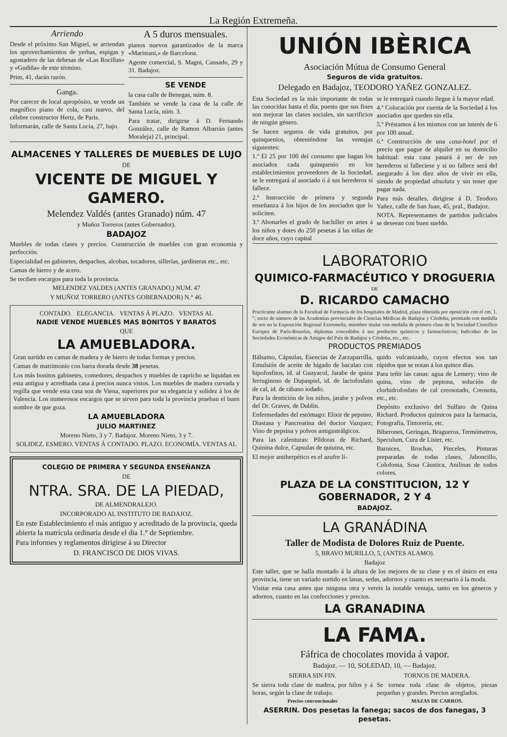La Región Extremeña.
Arriendo
Desde el próximo San Miguel, se arriendan los aprovechamientos de yerbas, espigas y agostadero de las dehesas de «Las Rocillas» y «Gudiña» de este término.
Prim, 41, darán razón.
Ganga.
Por carecer de local apropósito, se vende un magnífico piano de cola, casi nuevo, del célebre constructor Hertz, de Paris.
Informarán, calle de Santa Lucia, 27, bajo.
A 5 duros mensuales.
pianos nuevos garantizados de la marca «Maristani,» de Barcelona.
Agente comercial, S. Magni, Cansado, 29 y 31. Badajoz.
SE VENDE
la casa calle de Benegas, núm. 8.
También se vende la casa de la calle de Santa Lucía, núm. 3.
Para tratar, dirigirse á D. Fernando González, calle de Ramon Albarrán (antes Moraleja) 21, principal.
ALMACENES Y TALLERES DE MUEBLES DE LUJO
DE
VICENTE DE MIGUEL Y GAMERO.
Melendez Valdés (antes Granado) núm. 47
y Muñoz Torreros (antes Gobernador).
BADAJOZ
Muebles de todas clases y precios. Construcción de muebles con gran economia y perfección.
Especialidad en gabinetes, despachos, alcobas, tocadores, sillerías, jardineras etc., etc.
Camas de hierro y de acero.
Se reciben encargos para toda la provincia.
MELENDEZ VALDES (ANTES GRANADO,) NUM. 47
Y MUÑOZ TORRERO (ANTES GOBERNADOR) N.° 46.
CONTADO. ELEGANCIA. VENTAS Á PLAZO. VENTAS AL
NADIE VENDE MUEBLES MAS BONITOS Y BARATOS
QUE
LA AMUEBLADORA.
Gran surtido en camas de madera y de hierro de todas formas y precios.
Camas de matrimonio con barra dorada desde 38 pesetas.
Los más bonitos gabinetes, comedores, despachos y muebles de capricho se liquidan en esta antigua y acreditada casa á precios nunca vistos. Los muebles de madera curvada y regilla que vende esta casa son de Viena, superiores por su elegancia y solidez á los de Valencia. Los numerosos encargos que se sirven para toda la provincia prueban el buen nombre de que goza.
LA AMUEBLADORA
JULIO MARTINEZ
Moreno Nieto, 3 y 7. Badajoz. Moreno Nieto, 3 y 7.
SOLIDEZ. ESMERO. VENTAS Á CONTADO. PLAZO. ECONOMÍA. VENTAS AL
COLEGIO DE PRIMERA Y SEGUNDA ENSEÑANZA
DE
NTRA. SRA. DE LA PIEDAD,
DE ALMENDRALEJO.
INCORPORADO AL INSTITUTO DE BADAJOZ.
En este Establecimiento el más antiguo y acreditado de la provincia, queda abierta la matrícula ordinaria desde el dia 1.° de Septiembre.
Para informes y reglamentos dirigirse á su Director
D. FRANCISCO DE DIOS VIVAS.
UNIÓN IBÈRICA
Asociación Mútua de Consumo General
Seguros de vida gratuitos.
Delegado en Badajoz, TEODORO YAÑEZ GONZALEZ.
Esta Sociedad es la más importante de todas las conocidas hasta el día, puesto que sus fines son mejorar las clases sociales, sin sacrificios de ningún género.
Se hacen seguros de vida gratuitos, por quinquenios, obteniéndose las ventajas siguientes:
1.ª El 25 por 100 del consumo que hagan los asociados cada quinquenio en los establecimientos proveedores de la Sociedad, se le entregará al asociado ó á sus herederos si fallece.
2.ª Instrucción de primera y segunda enseñanza á los hijos de los asociados que lo soliciten.
3.ª Abonarles el grado de bachiller en artes á los niños y dotes do 250 pesetas á las niñas de doce años, cuyo capital
se le entregará cuando llegue á la mayor edad.
4.ª Colocación por cuenta de la Sociedad á los asociados que queden sin ella.
5.ª Préstamos á los mismos con un interés de 6 por 100 anual.
6.ª Construcción de una casa-hotel por el precio que pague de alquiler en su domicilio habitual: esta casa pasará á ser de sus herederos si falleciese y si no fallece será del asegurado á los diez años de vivir en ella, siendo de propiedad absoluta y sin tener que pagar nada.
Para más detalles, dirigirse á D. Teodoro Yañez, calle de San Juan, 45, pral., Badajoz.
NOTA. Representantes de partidos judiciales se deseean con buen sueldo.
LABORATORIO
QUIMICO-FARMACÉUTICO Y DROGUERIA
DE
D. RICARDO CAMACHO
Practicante alumno de la Facultad de Farmacia de los hospitales de Madrid, plaza obtenida por oposición con el cm. 1.°; socio de número de las Academias provinciales de Ciencias Médicas de Badajoz y Córdoba; premiado con medalla de oro en la Exposición Regional Extremeña; miembro titular con medalla de primera clase de la Sociedad Científico Europea de París-Bruselas, diplomas concedidos á sus productos químicos y farmacéuticos; Individuo de las Sociedades Económicas de Amigos del País de Badajoz y Córdoba, etc., etc.
PRODUCTOS PREMIADOS
Bálsamo, Cápsulas, Esencias de Zarzaparrilla, Emulsión de aceite de hígado de bacalao con hipofosfitos, id. al Guayacol, Jarabe de quina ferruginoso de Dupaspiel, id. de lactofosfato de cal, id. de rábano iodado.
Para la dentición de los niños, jarabe y polvos del Dr. Graves, de Dublin.
Enfermedades del estómago: Elixir de pepsino, Diastasa y Pancreatina del doctor Vazquez; Vino de pepsina y polvos antigastrálgicos.
Para las calenturas: Píldoras de Richard, Quinina dulce, Capsulas de quiuina, etc.
El mejor antiherpético es el azufre lí-
quido vulcanizado, cuyos efectos son tan rápidos que se notan á los quince días.
Para teñir las canas: agua de Lemery; vino de quina, vino de peptona, solución de clorhidrofosfato de cal creosotado, Creosota, etc., etc.
Depósito exclusivo del Sulfato de Quina Richard. Productos químicos para la farmacia, Fotografía, Tintorería, etc.
Biberones, Geringas, Bragueros, Termómetros, Speculum, Cura de Lister, etc.
Barnices, Brochas, Pinceles, Pinturas preparadas de todas clases, Jaboncillo, Colofonia, Sosa Cáustica, Anilinas de todos colores.
PLAZA DE LA CONSTITUCION, 12 Y GOBERNADOR, 2 Y 4
BADAJOZ.
LA GRANÁDINA
Taller de Modista de Dolores Ruiz de Puente.
5, BRAVO MURILLO, 5, (ANTES ALAMO).
Badajoz
Este taller, que se halla montado á la altura de los mejores de su clase y es el único en esta provincia, tiene un variado surtido en lanas, sedas, adornos y cuanto es necesario á la moda.
Visitar esta casa antes que ninguna otra y vereis la notable ventaja, tanto en los géneros y adornos, cuanto en las confecciones y precios.
LA GRANADINA
LA FAMA.
Fáfrica de chocolates movida á vapor.
Badajoz. — 10, SOLEDAD, 10, — Badajoz.
SIERRA SIN FIN.
Se sierra toda clase de madera, por hilos y á horas, según la clase de trabajo.
Precios convencionales
TORNOS DE MADERA.
Se tornea toda clase de objetos, piezas pequeñas y grandes. Precios arreglados.
MAZAS DE CARROS.
ASERRIN. Dos pesetas la fanega; sacos de dos fanegas, 3 pesetas.